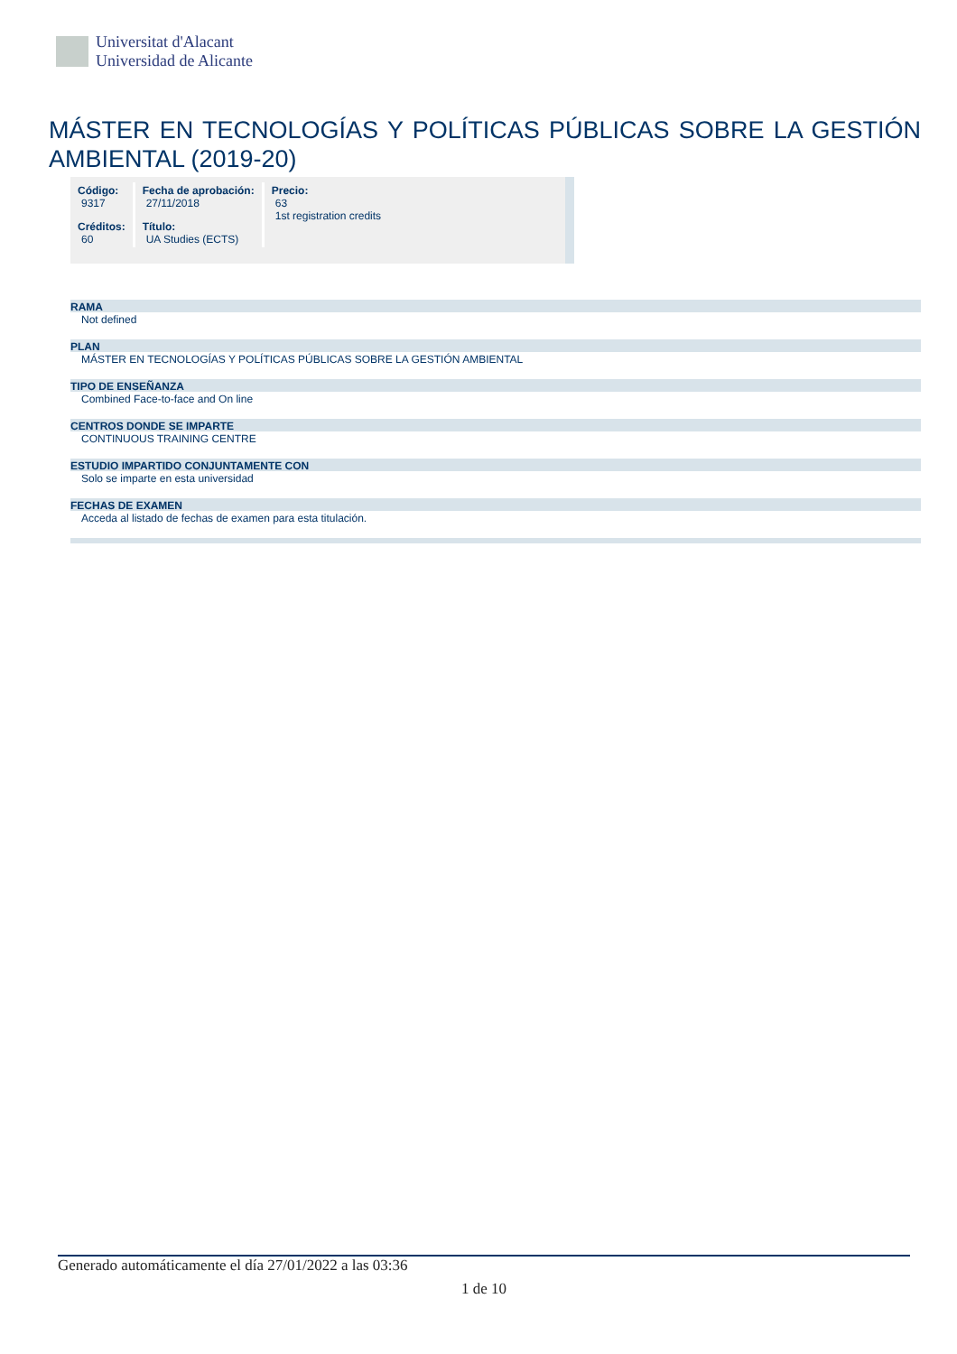Universitat d'Alacant
Universidad de Alicante
MÁSTER EN TECNOLOGÍAS Y POLÍTICAS PÚBLICAS SOBRE LA GESTIÓN AMBIENTAL (2019-20)
| Código: 9317 | Fecha de aprobación: 27/11/2018 | Precio: 63 1st registration credits |
| Créditos: 60 | Título: UA Studies (ECTS) | |
RAMA
Not defined
PLAN
MÁSTER EN TECNOLOGÍAS Y POLÍTICAS PÚBLICAS SOBRE LA GESTIÓN AMBIENTAL
TIPO DE ENSEÑANZA
Combined Face-to-face and On line
CENTROS DONDE SE IMPARTE
CONTINUOUS TRAINING CENTRE
ESTUDIO IMPARTIDO CONJUNTAMENTE CON
Solo se imparte en esta universidad
FECHAS DE EXAMEN
Acceda al listado de fechas de examen para esta titulación.
Generado automáticamente el día 27/01/2022 a las 03:36
1 de 10